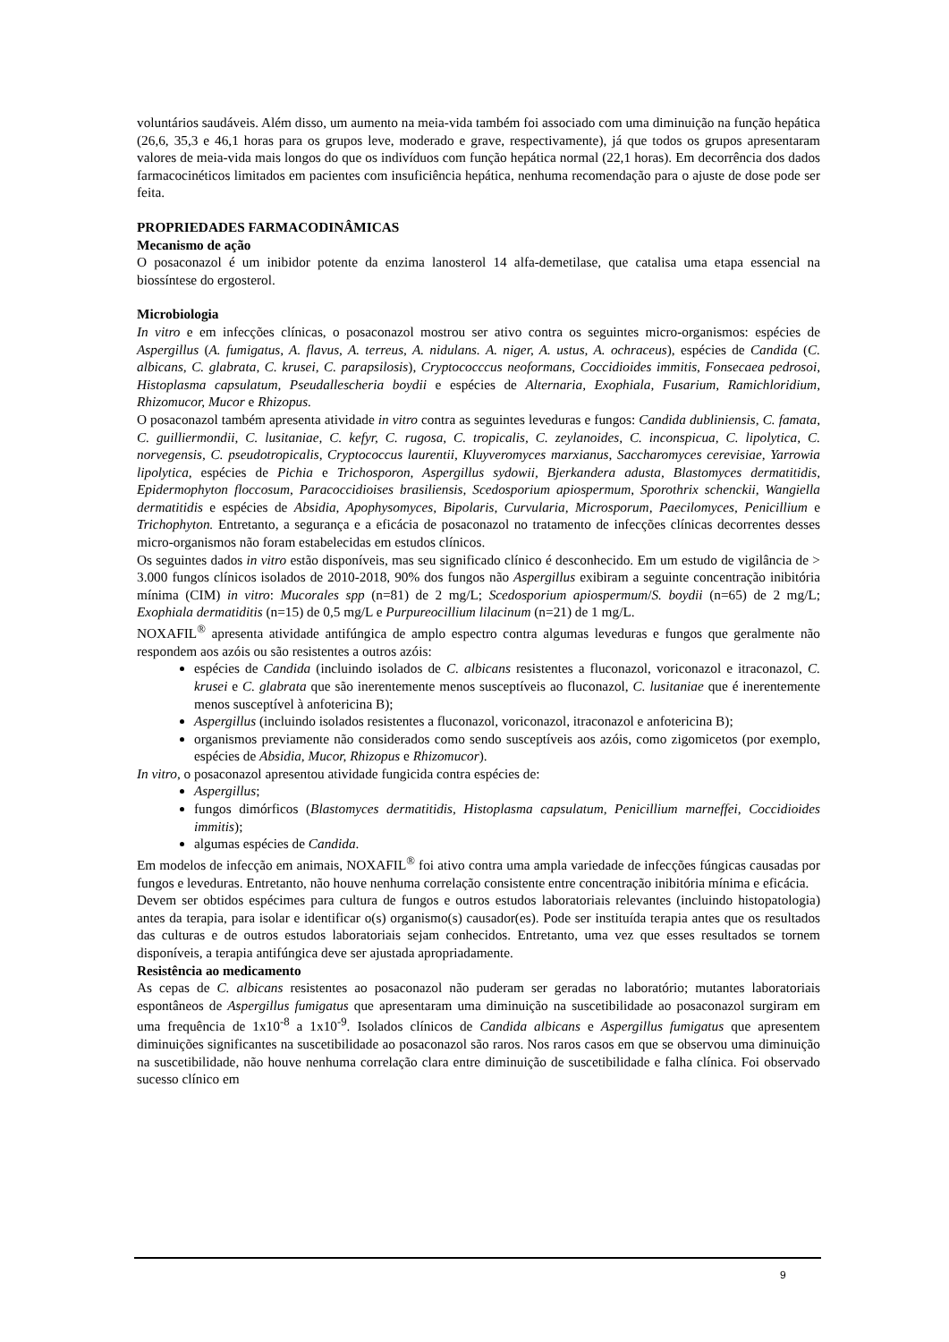voluntários saudáveis. Além disso, um aumento na meia-vida também foi associado com uma diminuição na função hepática (26,6, 35,3 e 46,1 horas para os grupos leve, moderado e grave, respectivamente), já que todos os grupos apresentaram valores de meia-vida mais longos do que os indivíduos com função hepática normal (22,1 horas). Em decorrência dos dados farmacocinéticos limitados em pacientes com insuficiência hepática, nenhuma recomendação para o ajuste de dose pode ser feita.
PROPRIEDADES FARMACODINÂMICAS
Mecanismo de ação
O posaconazol é um inibidor potente da enzima lanosterol 14 alfa-demetilase, que catalisa uma etapa essencial na biossíntese do ergosterol.
Microbiologia
In vitro e em infecções clínicas, o posaconazol mostrou ser ativo contra os seguintes micro-organismos: espécies de Aspergillus (A. fumigatus, A. flavus, A. terreus, A. nidulans. A. niger, A. ustus, A. ochraceus), espécies de Candida (C. albicans, C. glabrata, C. krusei, C. parapsilosis), Cryptococccus neoformans, Coccidioides immitis, Fonsecaea pedrosoi, Histoplasma capsulatum, Pseudallescheria boydii e espécies de Alternaria, Exophiala, Fusarium, Ramichloridium, Rhizomucor, Mucor e Rhizopus.
O posaconazol também apresenta atividade in vitro contra as seguintes leveduras e fungos: Candida dubliniensis, C. famata, C. guilliermondii, C. lusitaniae, C. kefyr, C. rugosa, C. tropicalis, C. zeylanoides, C. inconspicua, C. lipolytica, C. norvegensis, C. pseudotropicalis, Cryptococcus laurentii, Kluyveromyces marxianus, Saccharomyces cerevisiae, Yarrowia lipolytica, espécies de Pichia e Trichosporon, Aspergillus sydowii, Bjerkandera adusta, Blastomyces dermatitidis, Epidermophyton floccosum, Paracoccidioises brasiliensis, Scedosporium apiospermum, Sporothrix schenckii, Wangiella dermatitidis e espécies de Absidia, Apophysomyces, Bipolaris, Curvularia, Microsporum, Paecilomyces, Penicillium e Trichophyton. Entretanto, a segurança e a eficácia de posaconazol no tratamento de infecções clínicas decorrentes desses micro-organismos não foram estabelecidas em estudos clínicos.
Os seguintes dados in vitro estão disponíveis, mas seu significado clínico é desconhecido. Em um estudo de vigilância de > 3.000 fungos clínicos isolados de 2010-2018, 90% dos fungos não Aspergillus exibiram a seguinte concentração inibitória mínima (CIM) in vitro: Mucorales spp (n=81) de 2 mg/L; Scedosporium apiospermum/S. boydii (n=65) de 2 mg/L; Exophiala dermatiditis (n=15) de 0,5 mg/L e Purpureocillium lilacinum (n=21) de 1 mg/L.
NOXAFIL<sup>®</sup> apresenta atividade antifúngica de amplo espectro contra algumas leveduras e fungos que geralmente não respondem aos azóis ou são resistentes a outros azóis:
espécies de Candida (incluindo isolados de C. albicans resistentes a fluconazol, voriconazol e itraconazol, C. krusei e C. glabrata que são inerentemente menos susceptíveis ao fluconazol, C. lusitaniae que é inerentemente menos susceptível à anfotericina B);
Aspergillus (incluindo isolados resistentes a fluconazol, voriconazol, itraconazol e anfotericina B);
organismos previamente não considerados como sendo susceptíveis aos azóis, como zigomicetos (por exemplo, espécies de Absidia, Mucor, Rhizopus e Rhizomucor).
In vitro, o posaconazol apresentou atividade fungicida contra espécies de:
Aspergillus;
fungos dimórficos (Blastomyces dermatitidis, Histoplasma capsulatum, Penicillium marneffei, Coccidioides immitis);
algumas espécies de Candida.
Em modelos de infecção em animais, NOXAFIL<sup>®</sup> foi ativo contra uma ampla variedade de infecções fúngicas causadas por fungos e leveduras. Entretanto, não houve nenhuma correlação consistente entre concentração inibitória mínima e eficácia.
Devem ser obtidos espécimes para cultura de fungos e outros estudos laboratoriais relevantes (incluindo histopatologia) antes da terapia, para isolar e identificar o(s) organismo(s) causador(es). Pode ser instituída terapia antes que os resultados das culturas e de outros estudos laboratoriais sejam conhecidos. Entretanto, uma vez que esses resultados se tornem disponíveis, a terapia antifúngica deve ser ajustada apropriadamente.
Resistência ao medicamento
As cepas de C. albicans resistentes ao posaconazol não puderam ser geradas no laboratório; mutantes laboratoriais espontâneos de Aspergillus fumigatus que apresentaram uma diminuição na suscetibilidade ao posaconazol surgiram em uma frequência de 1x10<sup>-8</sup> a 1x10<sup>-9</sup>. Isolados clínicos de Candida albicans e Aspergillus fumigatus que apresentem diminuições significantes na suscetibilidade ao posaconazol são raros. Nos raros casos em que se observou uma diminuição na suscetibilidade, não houve nenhuma correlação clara entre diminuição de suscetibilidade e falha clínica. Foi observado sucesso clínico em
9